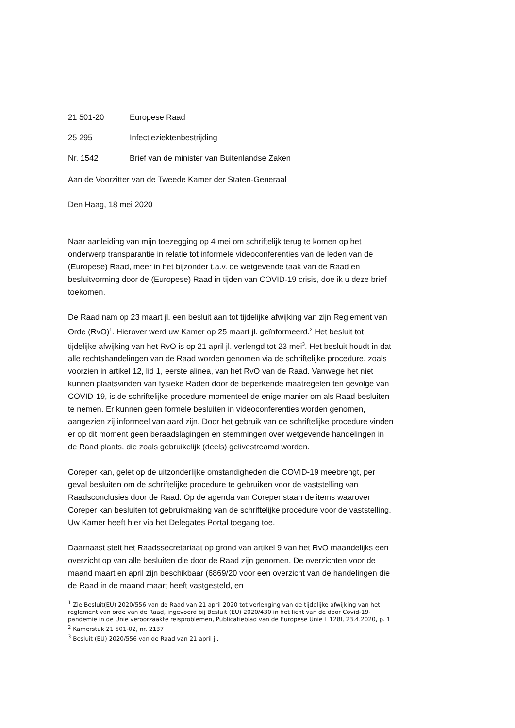21 501-20 Europese Raad
25 295 Infectieziektenbestrijding
Nr. 1542 Brief van de minister van Buitenlandse Zaken
Aan de Voorzitter van de Tweede Kamer der Staten-Generaal
Den Haag, 18 mei 2020
Naar aanleiding van mijn toezegging op 4 mei om schriftelijk terug te komen op het onderwerp transparantie in relatie tot informele videoconferenties van de leden van de (Europese) Raad, meer in het bijzonder t.a.v. de wetgevende taak van de Raad en besluitvorming door de (Europese) Raad in tijden van COVID-19 crisis, doe ik u deze brief toekomen.
De Raad nam op 23 maart jl. een besluit aan tot tijdelijke afwijking van zijn Reglement van Orde (RvO)<sup>1</sup>. Hierover werd uw Kamer op 25 maart jl. geïnformeerd.<sup>2</sup> Het besluit tot tijdelijke afwijking van het RvO is op 21 april jl. verlengd tot 23 mei<sup>3</sup>. Het besluit houdt in dat alle rechtshandelingen van de Raad worden genomen via de schriftelijke procedure, zoals voorzien in artikel 12, lid 1, eerste alinea, van het RvO van de Raad. Vanwege het niet kunnen plaatsvinden van fysieke Raden door de beperkende maatregelen ten gevolge van COVID-19, is de schriftelijke procedure momenteel de enige manier om als Raad besluiten te nemen. Er kunnen geen formele besluiten in videoconferenties worden genomen, aangezien zij informeel van aard zijn. Door het gebruik van de schriftelijke procedure vinden er op dit moment geen beraadslagingen en stemmingen over wetgevende handelingen in de Raad plaats, die zoals gebruikelijk (deels) gelivestreamd worden.
Coreper kan, gelet op de uitzonderlijke omstandigheden die COVID-19 meebrengt, per geval besluiten om de schriftelijke procedure te gebruiken voor de vaststelling van Raadsconclusies door de Raad. Op de agenda van Coreper staan de items waarover Coreper kan besluiten tot gebruikmaking van de schriftelijke procedure voor de vaststelling. Uw Kamer heeft hier via het Delegates Portal toegang toe.
Daarnaast stelt het Raadssecretariaat op grond van artikel 9 van het RvO maandelijks een overzicht op van alle besluiten die door de Raad zijn genomen. De overzichten voor de maand maart en april zijn beschikbaar (6869/20 voor een overzicht van de handelingen die de Raad in de maand maart heeft vastgesteld, en
<sup>1</sup> Zie Besluit(EU) 2020/556 van de Raad van 21 april 2020 tot verlenging van de tijdelijke afwijking van het reglement van orde van de Raad, ingevoerd bij Besluit (EU) 2020/430 in het licht van de door Covid-19-pandemie in de Unie veroorzaakte reisproblemen, Publicatieblad van de Europese Unie L 128I, 23.4.2020, p. 1
<sup>2</sup> Kamerstuk 21 501-02, nr. 2137
<sup>3</sup> Besluit (EU) 2020/556 van de Raad van 21 april jl.